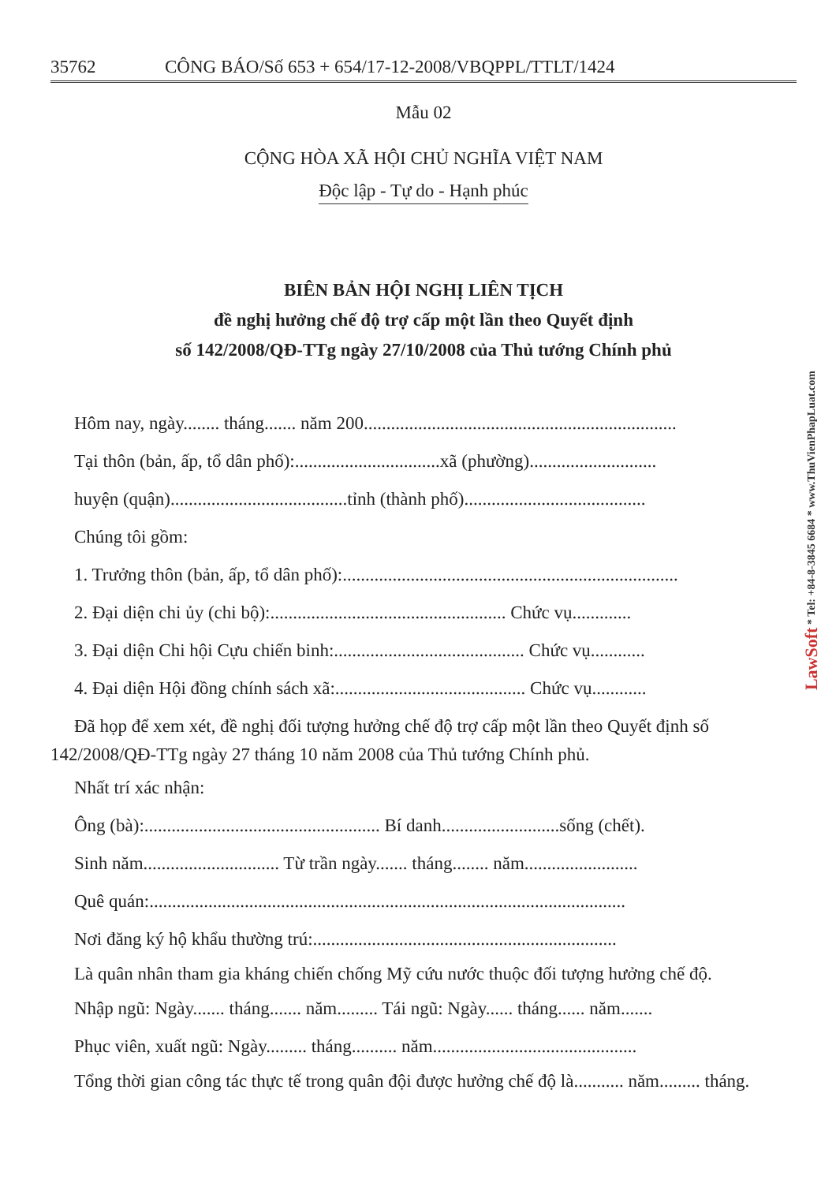35762 CÔNG BÁO/Số 653 + 654/17-12-2008/VBQPPL/TTLT/1424
Mẫu 02
CỘNG HÒA XÃ HỘI CHỦ NGHĨA VIỆT NAM
Độc lập - Tự do - Hạnh phúc
BIÊN BẢN HỘI NGHỊ LIÊN TỊCH
đề nghị hưởng chế độ trợ cấp một lần theo Quyết định
số 142/2008/QĐ-TTg ngày 27/10/2008 của Thủ tướng Chính phủ
Hôm nay, ngày........ tháng....... năm 200.....................................................................
Tại thôn (bản, ấp, tổ dân phố):................................xã (phường)............................
huyện (quận).......................................tỉnh (thành phố)........................................
Chúng tôi gồm:
1. Trưởng thôn (bản, ấp, tổ dân phố):..........................................................................
2. Đại diện chi ủy (chi bộ):.................................................... Chức vụ.............
3. Đại diện Chi hội Cựu chiến binh:.......................................... Chức vụ............
4. Đại diện Hội đồng chính sách xã:.......................................... Chức vụ............
Đã họp để xem xét, đề nghị đối tượng hưởng chế độ trợ cấp một lần theo Quyết định số 142/2008/QĐ-TTg ngày 27 tháng 10 năm 2008 của Thủ tướng Chính phủ.
Nhất trí xác nhận:
Ông (bà):.................................................... Bí danh..........................sống (chết).
Sinh năm.............................. Từ trần ngày....... tháng........ năm.........................
Quê quán:.........................................................................................................
Nơi đăng ký hộ khẩu thường trú:...................................................................
Là quân nhân tham gia kháng chiến chống Mỹ cứu nước thuộc đối tượng hưởng chế độ.
Nhập ngũ: Ngày....... tháng....... năm......... Tái ngũ: Ngày...... tháng...... năm.......
Phục viên, xuất ngũ: Ngày......... tháng.......... năm.............................................
Tổng thời gian công tác thực tế trong quân đội được hưởng chế độ là........... năm......... tháng.
LawSoft * Tel: +84-8-3845 6684 * www.ThuVienPhapLuat.com